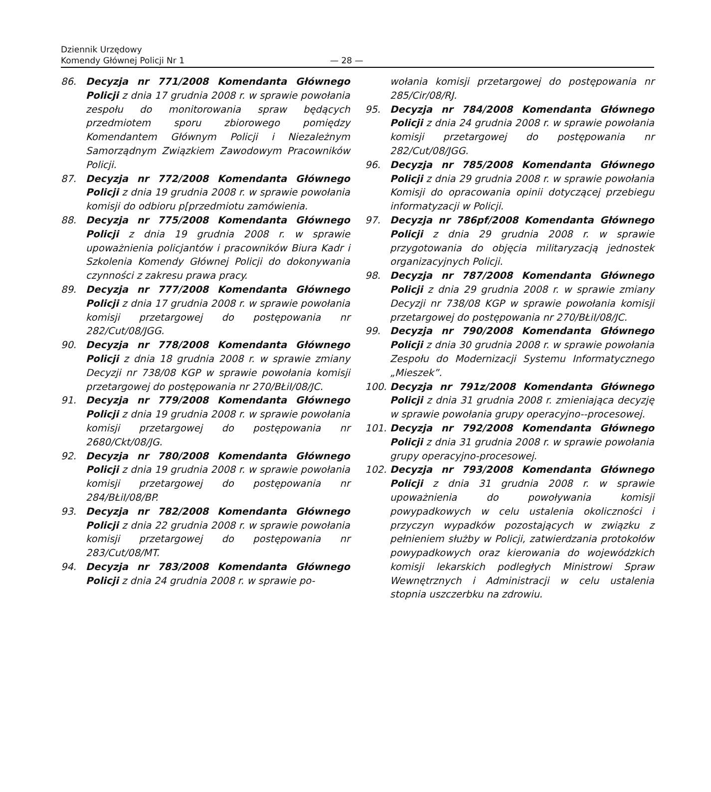Dziennik Urzędowy
Komendy Głównej Policji Nr 1
— 28 —
86. Decyzja nr 771/2008 Komendanta Głównego Policji z dnia 17 grudnia 2008 r. w sprawie powołania zespołu do monitorowania spraw będących przedmiotem sporu zbiorowego pomiędzy Komendantem Głównym Policji i Niezależnym Samorządnym Związkiem Zawodowym Pracowników Policji.
87. Decyzja nr 772/2008 Komendanta Głównego Policji z dnia 19 grudnia 2008 r. w sprawie powołania komisji do odbioru p[przedmiotu zamówienia.
88. Decyzja nr 775/2008 Komendanta Głównego Policji z dnia 19 grudnia 2008 r. w sprawie upoważnienia policjantów i pracowników Biura Kadr i Szkolenia Komendy Głównej Policji do dokonywania czynności z zakresu prawa pracy.
89. Decyzja nr 777/2008 Komendanta Głównego Policji z dnia 17 grudnia 2008 r. w sprawie powołania komisji przetargowej do postępowania nr 282/Cut/08/JGG.
90. Decyzja nr 778/2008 Komendanta Głównego Policji z dnia 18 grudnia 2008 r. w sprawie zmiany Decyzji nr 738/08 KGP w sprawie powołania komisji przetargowej do postępowania nr 270/BŁiI/08/JC.
91. Decyzja nr 779/2008 Komendanta Głównego Policji z dnia 19 grudnia 2008 r. w sprawie powołania komisji przetargowej do postępowania nr 2680/Ckt/08/JG.
92. Decyzja nr 780/2008 Komendanta Głównego Policji z dnia 19 grudnia 2008 r. w sprawie powołania komisji przetargowej do postępowania nr 284/BŁiI/08/BP.
93. Decyzja nr 782/2008 Komendanta Głównego Policji z dnia 22 grudnia 2008 r. w sprawie powołania komisji przetargowej do postępowania nr 283/Cut/08/MT.
94. Decyzja nr 783/2008 Komendanta Głównego Policji z dnia 24 grudnia 2008 r. w sprawie po-
wołania komisji przetargowej do postępowania nr 285/Cir/08/RJ.
95. Decyzja nr 784/2008 Komendanta Głównego Policji z dnia 24 grudnia 2008 r. w sprawie powołania komisji przetargowej do postępowania nr 282/Cut/08/JGG.
96. Decyzja nr 785/2008 Komendanta Głównego Policji z dnia 29 grudnia 2008 r. w sprawie powołania Komisji do opracowania opinii dotyczącej przebiegu informatyzacji w Policji.
97. Decyzja nr 786pf/2008 Komendanta Głównego Policji z dnia 29 grudnia 2008 r. w sprawie przygotowania do objęcia militaryzacją jednostek organizacyjnych Policji.
98. Decyzja nr 787/2008 Komendanta Głównego Policji z dnia 29 grudnia 2008 r. w sprawie zmiany Decyzji nr 738/08 KGP w sprawie powołania komisji przetargowej do postępowania nr 270/BŁiI/08/JC.
99. Decyzja nr 790/2008 Komendanta Głównego Policji z dnia 30 grudnia 2008 r. w sprawie powołania Zespołu do Modernizacji Systemu Informatycznego „Mieszek”.
100. Decyzja nr 791z/2008 Komendanta Głównego Policji z dnia 31 grudnia 2008 r. zmieniająca decyzję w sprawie powołania grupy operacyjno--procesowej.
101. Decyzja nr 792/2008 Komendanta Głównego Policji z dnia 31 grudnia 2008 r. w sprawie powołania grupy operacyjno-procesowej.
102. Decyzja nr 793/2008 Komendanta Głównego Policji z dnia 31 grudnia 2008 r. w sprawie upoważnienia do powoływania komisji powypadkowych w celu ustalenia okoliczności i przyczyn wypadków pozostających w związku z pełnieniem służby w Policji, zatwierdzania protokołów powypadkowych oraz kierowania do wojewódzkich komisji lekarskich podległych Ministrowi Spraw Wewnętrznych i Administracji w celu ustalenia stopnia uszczerbku na zdrowiu.